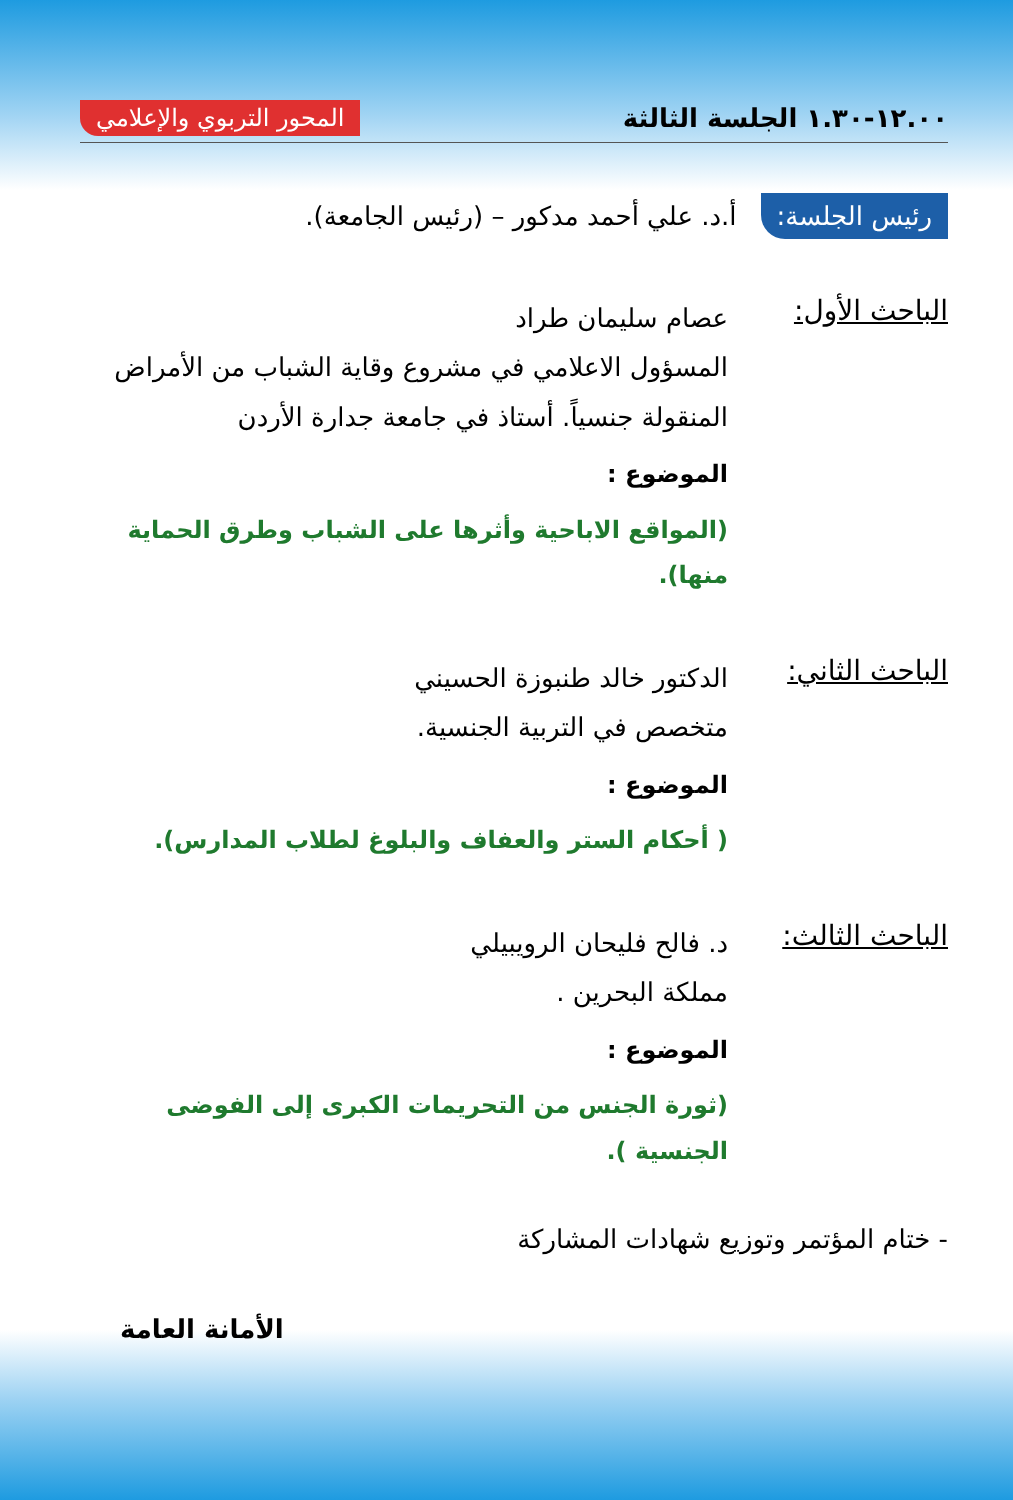١٢.٠٠-١.٣٠ الجلسة الثالثة
المحور التربوي والإعلامي
رئيس الجلسة: أ.د. علي أحمد مدكور – (رئيس الجامعة).
الباحث الأول:
عصام سليمان طراد
المسؤول الاعلامي في مشروع وقاية الشباب من الأمراض المنقولة جنسياً. أستاذ في جامعة جدارة الأردن
الموضوع :
(المواقع الاباحية وأثرها على الشباب وطرق الحماية منها).
الباحث الثاني:
الدكتور خالد طنبوزة الحسيني
متخصص في التربية الجنسية.
الموضوع :
( أحكام الستر والعفاف والبلوغ لطلاب المدارس).
الباحث الثالث:
د. فالح فليحان الرويبيلي
مملكة البحرين .
الموضوع :
(ثورة الجنس من التحريمات الكبرى إلى الفوضى الجنسية ).
- ختام المؤتمر وتوزيع شهادات المشاركة
الأمانة العامة